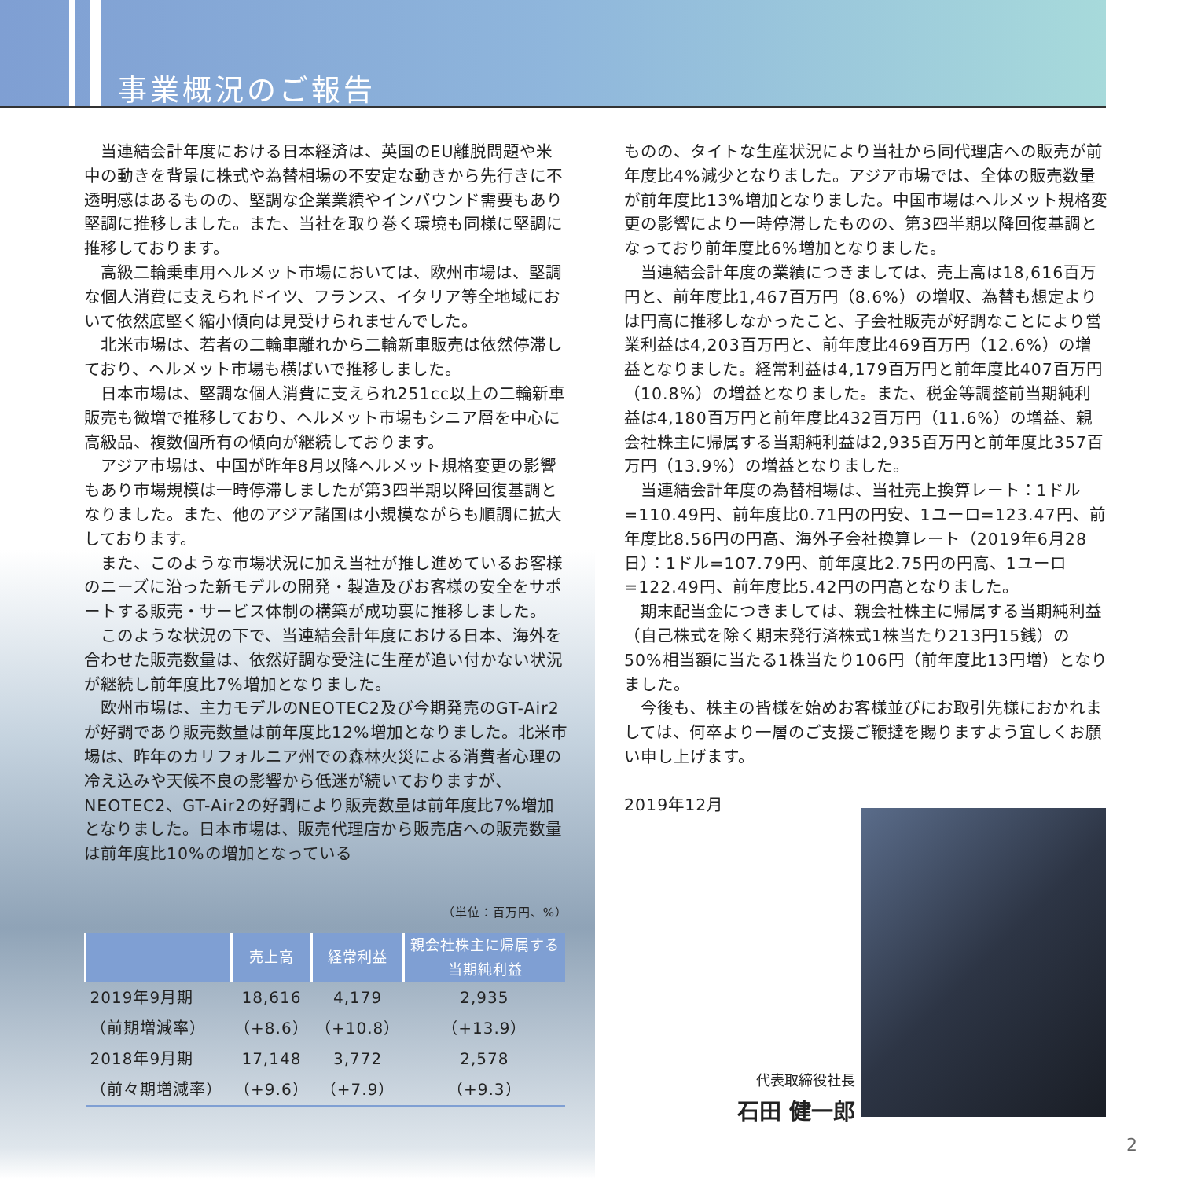事業概況のご報告
当連結会計年度における日本経済は、英国のEU離脱問題や米中の動きを背景に株式や為替相場の不安定な動きから先行きに不透明感はあるものの、堅調な企業業績やインバウンド需要もあり堅調に推移しました。また、当社を取り巻く環境も同様に堅調に推移しております。
高級二輪乗車用ヘルメット市場においては、欧州市場は、堅調な個人消費に支えられドイツ、フランス、イタリア等全地域において依然底堅く縮小傾向は見受けられませんでした。
北米市場は、若者の二輪車離れから二輪新車販売は依然停滞しており、ヘルメット市場も横ばいで推移しました。
日本市場は、堅調な個人消費に支えられ251cc以上の二輪新車販売も微増で推移しており、ヘルメット市場もシニア層を中心に高級品、複数個所有の傾向が継続しております。
アジア市場は、中国が昨年8月以降ヘルメット規格変更の影響もあり市場規模は一時停滞しましたが第3四半期以降回復基調となりました。また、他のアジア諸国は小規模ながらも順調に拡大しております。
また、このような市場状況に加え当社が推し進めているお客様のニーズに沿った新モデルの開発・製造及びお客様の安全をサポートする販売・サービス体制の構築が成功裏に推移しました。
このような状況の下で、当連結会計年度における日本、海外を合わせた販売数量は、依然好調な受注に生産が追い付かない状況が継続し前年度比7%増加となりました。
欧州市場は、主力モデルのNEOTEC2及び今期発売のGT-Air2が好調であり販売数量は前年度比12%増加となりました。北米市場は、昨年のカリフォルニア州での森林火災による消費者心理の冷え込みや天候不良の影響から低迷が続いておりますが、NEOTEC2、GT-Air2の好調により販売数量は前年度比7%増加となりました。日本市場は、販売代理店から販売店への販売数量は前年度比10%の増加となっている
（単位：百万円、%）
| | 売上高 | 経常利益 | 親会社株主に帰属する 当期純利益 |
| --- | --- | --- | --- |
| 2019年9月期 | 18,616 | 4,179 | 2,935 |
| （前期増減率） | （+8.6） | （+10.8） | （+13.9） |
| 2018年9月期 | 17,148 | 3,772 | 2,578 |
| （前々期増減率） | （+9.6） | （+7.9） | （+9.3） |
ものの、タイトな生産状況により当社から同代理店への販売が前年度比4%減少となりました。アジア市場では、全体の販売数量が前年度比13%増加となりました。中国市場はヘルメット規格変更の影響により一時停滞したものの、第3四半期以降回復基調となっており前年度比6%増加となりました。
当連結会計年度の業績につきましては、売上高は18,616百万円と、前年度比1,467百万円（8.6%）の増収、為替も想定よりは円高に推移しなかったこと、子会社販売が好調なことにより営業利益は4,203百万円と、前年度比469百万円（12.6%）の増益となりました。経常利益は4,179百万円と前年度比407百万円（10.8%）の増益となりました。また、税金等調整前当期純利益は4,180百万円と前年度比432百万円（11.6%）の増益、親会社株主に帰属する当期純利益は2,935百万円と前年度比357百万円（13.9%）の増益となりました。
当連結会計年度の為替相場は、当社売上換算レート：1ドル=110.49円、前年度比0.71円の円安、1ユーロ=123.47円、前年度比8.56円の円高、海外子会社換算レート（2019年6月28日）：1ドル=107.79円、前年度比2.75円の円高、1ユーロ=122.49円、前年度比5.42円の円高となりました。
期末配当金につきましては、親会社株主に帰属する当期純利益（自己株式を除く期末発行済株式1株当たり213円15銭）の50%相当額に当たる1株当たり106円（前年度比13円増）となりました。
今後も、株主の皆様を始めお客様並びにお取引先様におかれましては、何卒より一層のご支援ご鞭撻を賜りますよう宜しくお願い申し上げます。
2019年12月
代表取締役社長
石田 健一郎
2